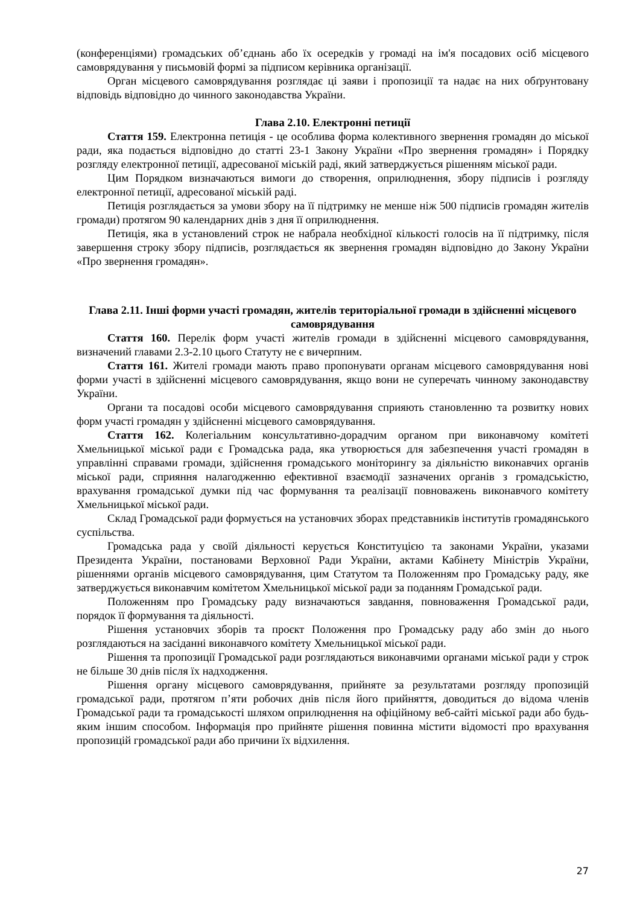(конференціями) громадських об’єднань або їх осередків у громаді на ім'я посадових осіб місцевого самоврядування у письмовій формі за підписом керівника організації.
Орган місцевого самоврядування розглядає ці заяви і пропозиції та надає на них обґрунтовану відповідь відповідно до чинного законодавства України.
Глава 2.10. Електронні петиції
Стаття 159. Електронна петиція - це особлива форма колективного звернення громадян до міської ради, яка подається відповідно до статті 23-1 Закону України «Про звернення громадян» і Порядку розгляду електронної петиції, адресованої міській раді, який затверджується рішенням міської ради.
Цим Порядком визначаються вимоги до створення, оприлюднення, збору підписів і розгляду електронної петиції, адресованої міській раді.
Петиція розглядається за умови збору на її підтримку не менше ніж 500 підписів громадян жителів громади) протягом 90 календарних днів з дня її оприлюднення.
Петиція, яка в установлений строк не набрала необхідної кількості голосів на її підтримку, після завершення строку збору підписів, розглядається як звернення громадян відповідно до Закону України «Про звернення громадян».
Глава 2.11. Інші форми участі громадян, жителів територіальної громади в здійсненні місцевого самоврядування
Стаття 160. Перелік форм участі жителів громади в здійсненні місцевого самоврядування, визначений главами 2.3-2.10 цього Статуту не є вичерпним.
Стаття 161. Жителі громади мають право пропонувати органам місцевого самоврядування нові форми участі в здійсненні місцевого самоврядування, якщо вони не суперечать чинному законодавству України.
Органи та посадові особи місцевого самоврядування сприяють становленню та розвитку нових форм участі громадян у здійсненні місцевого самоврядування.
Стаття 162. Колегіальним консультативно-дорадчим органом при виконавчому комітеті Хмельницької міської ради є Громадська рада, яка утворюється для забезпечення участі громадян в управлінні справами громади, здійснення громадського моніторингу за діяльністю виконавчих органів міської ради, сприяння налагодженню ефективної взаємодії зазначених органів з громадськістю, врахування громадської думки під час формування та реалізації повноважень виконавчого комітету Хмельницької міської ради.
Склад Громадської ради формується на установчих зборах представників інститутів громадянського суспільства.
Громадська рада у своїй діяльності керується Конституцією та законами України, указами Президента України, постановами Верховної Ради України, актами Кабінету Міністрів України, рішеннями органів місцевого самоврядування, цим Статутом та Положенням про Громадську раду, яке затверджується виконавчим комітетом Хмельницької міської ради за поданням Громадської ради.
Положенням про Громадську раду визначаються завдання, повноваження Громадської ради, порядок її формування та діяльності.
Рішення установчих зборів та проєкт Положення про Громадську раду або змін до нього розглядаються на засіданні виконавчого комітету Хмельницької міської ради.
Рішення та пропозиції Громадської ради розглядаються виконавчими органами міської ради у строк не більше 30 днів після їх надходження.
Рішення органу місцевого самоврядування, прийняте за результатами розгляду пропозицій громадської ради, протягом п’яти робочих днів після його прийняття, доводиться до відома членів Громадської ради та громадськості шляхом оприлюднення на офіційному веб-сайті міської ради або будь-яким іншим способом. Інформація про прийняте рішення повинна містити відомості про врахування пропозицій громадської ради або причини їх відхилення.
27